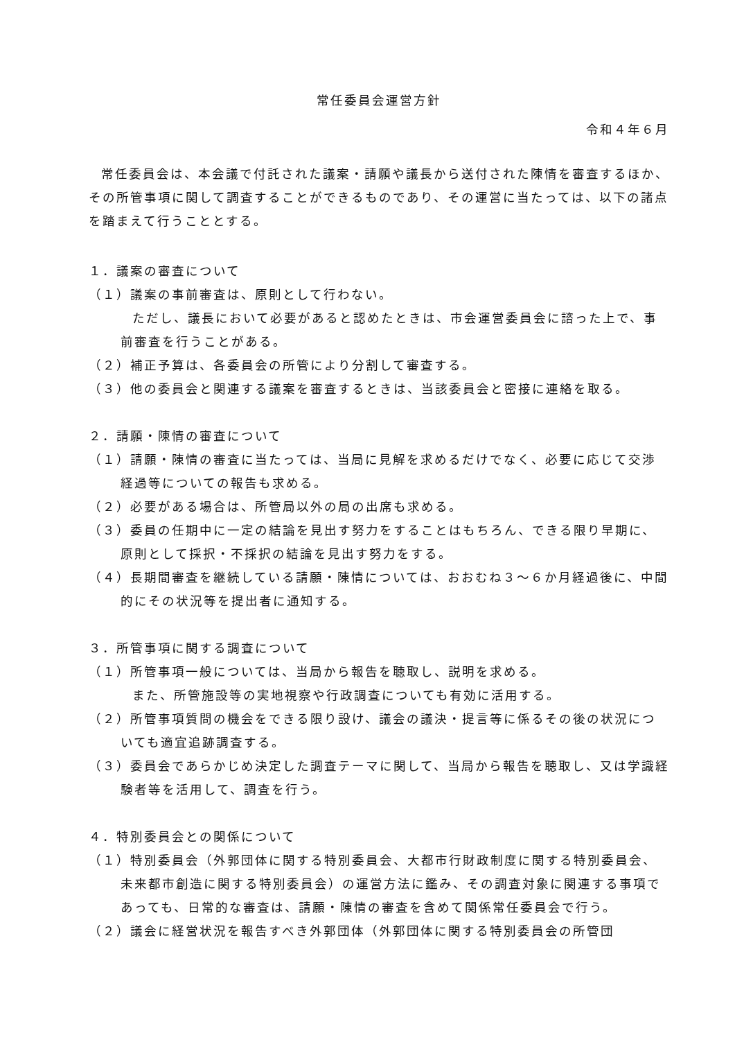常任委員会運営方針
令和４年６月
常任委員会は、本会議で付託された議案・請願や議長から送付された陳情を審査するほか、その所管事項に関して調査することができるものであり、その運営に当たっては、以下の諸点を踏まえて行うこととする。
１．議案の審査について
（１）議案の事前審査は、原則として行わない。
ただし、議長において必要があると認めたときは、市会運営委員会に諮った上で、事前審査を行うことがある。
（２）補正予算は、各委員会の所管により分割して審査する。
（３）他の委員会と関連する議案を審査するときは、当該委員会と密接に連絡を取る。
２．請願・陳情の審査について
（１）請願・陳情の審査に当たっては、当局に見解を求めるだけでなく、必要に応じて交渉経過等についての報告も求める。
（２）必要がある場合は、所管局以外の局の出席も求める。
（３）委員の任期中に一定の結論を見出す努力をすることはもちろん、できる限り早期に、原則として採択・不採択の結論を見出す努力をする。
（４）長期間審査を継続している請願・陳情については、おおむね３～６か月経過後に、中間的にその状況等を提出者に通知する。
３．所管事項に関する調査について
（１）所管事項一般については、当局から報告を聴取し、説明を求める。
また、所管施設等の実地視察や行政調査についても有効に活用する。
（２）所管事項質問の機会をできる限り設け、議会の議決・提言等に係るその後の状況についても適宜追跡調査する。
（３）委員会であらかじめ決定した調査テーマに関して、当局から報告を聴取し、又は学識経験者等を活用して、調査を行う。
４．特別委員会との関係について
（１）特別委員会（外郭団体に関する特別委員会、大都市行財政制度に関する特別委員会、未来都市創造に関する特別委員会）の運営方法に鑑み、その調査対象に関連する事項であっても、日常的な審査は、請願・陳情の審査を含めて関係常任委員会で行う。
（２）議会に経営状況を報告すべき外郭団体（外郭団体に関する特別委員会の所管団